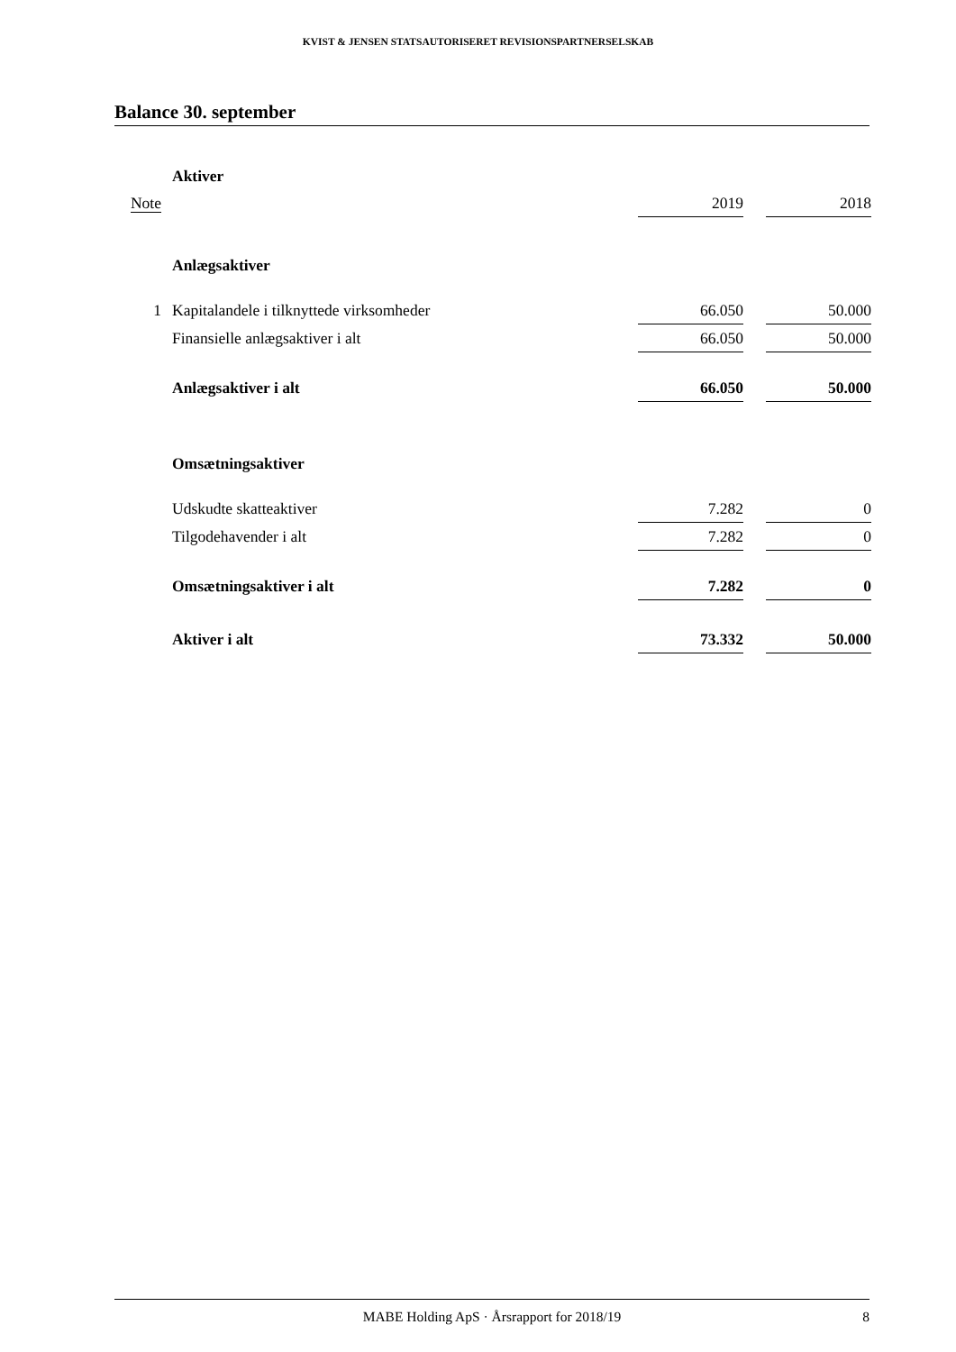KVIST & JENSEN STATSAUTORISERET REVISIONSPARTNERSELSKAB
Balance 30. september
| | Aktiver | | | |
| Note | | 2019 | | 2018 |
| | Anlægsaktiver | | | |
| 1 | Kapitalandele i tilknyttede virksomheder | 66.050 | | 50.000 |
| | Finansielle anlægsaktiver i alt | 66.050 | | 50.000 |
| | Anlægsaktiver i alt | 66.050 | | 50.000 |
| | Omsætningsaktiver | | | |
| | Udskudte skatteaktiver | 7.282 | | 0 |
| | Tilgodehavender i alt | 7.282 | | 0 |
| | Omsætningsaktiver i alt | 7.282 | | 0 |
| | Aktiver i alt | 73.332 | | 50.000 |
MABE Holding ApS · Årsrapport for 2018/19 8